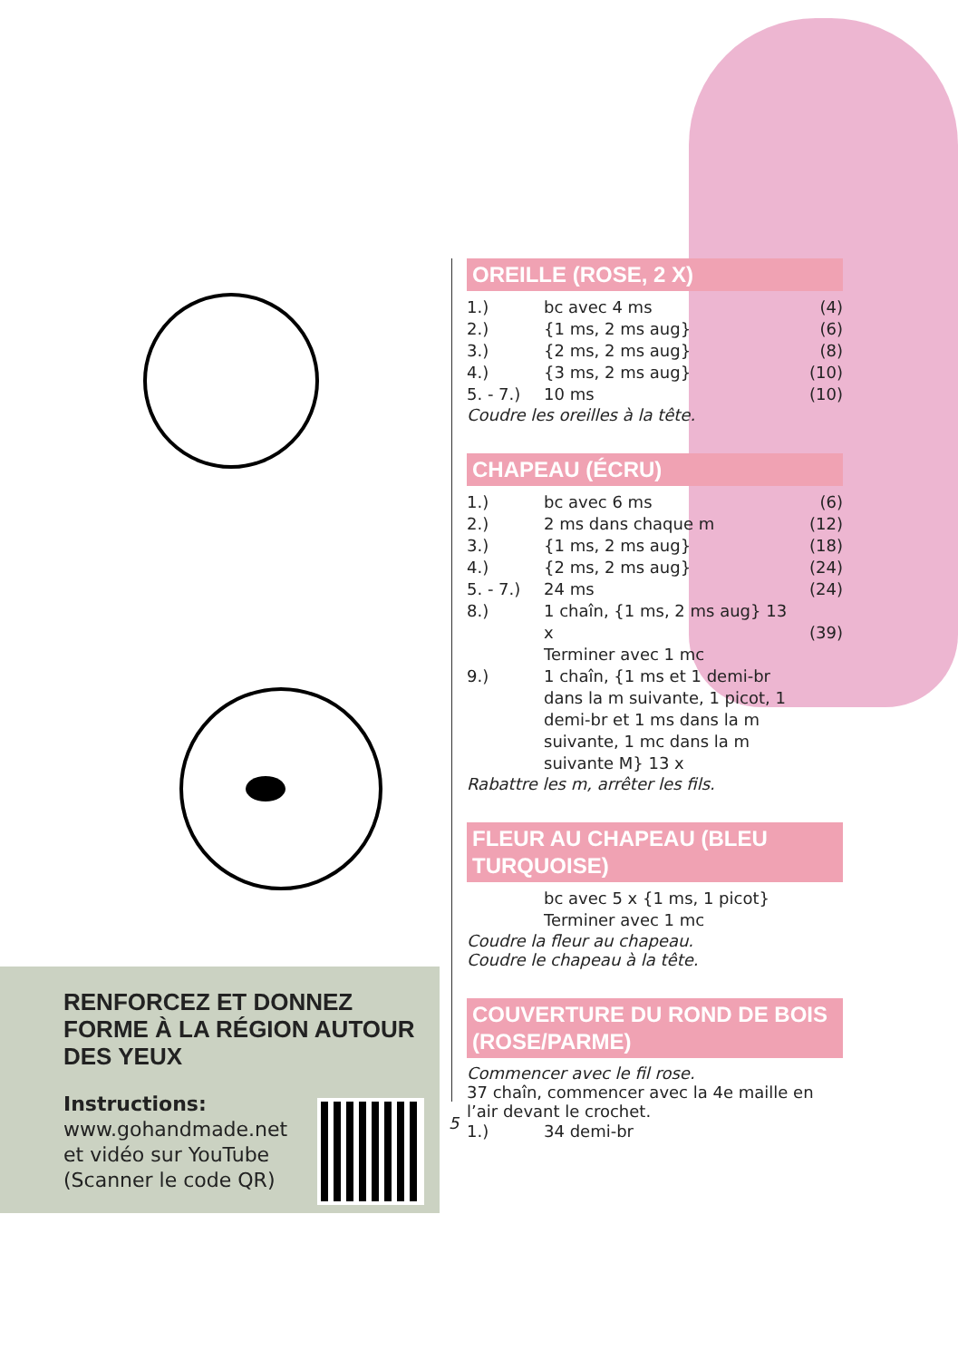RENFORCEZ ET DONNEZ FORME À LA RÉGION AUTOUR DES YEUX
Instructions:
www.gohandmade.net
et vidéo sur YouTube
(Scanner le code QR)
OREILLE (ROSE, 2 X)
| 1.) | bc avec 4 ms | (4) |
| 2.) | {1 ms, 2 ms aug} | (6) |
| 3.) | {2 ms, 2 ms aug} | (8) |
| 4.) | {3 ms, 2 ms aug} | (10) |
| 5. - 7.) | 10 ms | (10) |
Coudre les oreilles à la tête.
CHAPEAU (ÉCRU)
| 1.) | bc avec 6 ms | (6) |
| 2.) | 2 ms dans chaque m | (12) |
| 3.) | {1 ms, 2 ms aug} | (18) |
| 4.) | {2 ms, 2 ms aug} | (24) |
| 5. - 7.) | 24 ms | (24) |
| 8.) | 1 chaîn, {1 ms, 2 ms aug} 13 x Terminer avec 1 mc | (39) |
| 9.) | 1 chaîn, {1 ms et 1 demi-br dans la m suivante, 1 picot, 1 demi-br et 1 ms dans la m suivante, 1 mc dans la m suivante M} 13 x | |
Rabattre les m, arrêter les fils.
FLEUR AU CHAPEAU (BLEU TURQUOISE)
| | bc avec 5 x {1 ms, 1 picot} Terminer avec 1 mc |
Coudre la fleur au chapeau.
Coudre le chapeau à la tête.
COUVERTURE DU ROND DE BOIS (ROSE/PARME)
Commencer avec le fil rose.
37 chaîn, commencer avec la 4e maille en l’air devant le crochet.
| 1.) | 34 demi-br |
5